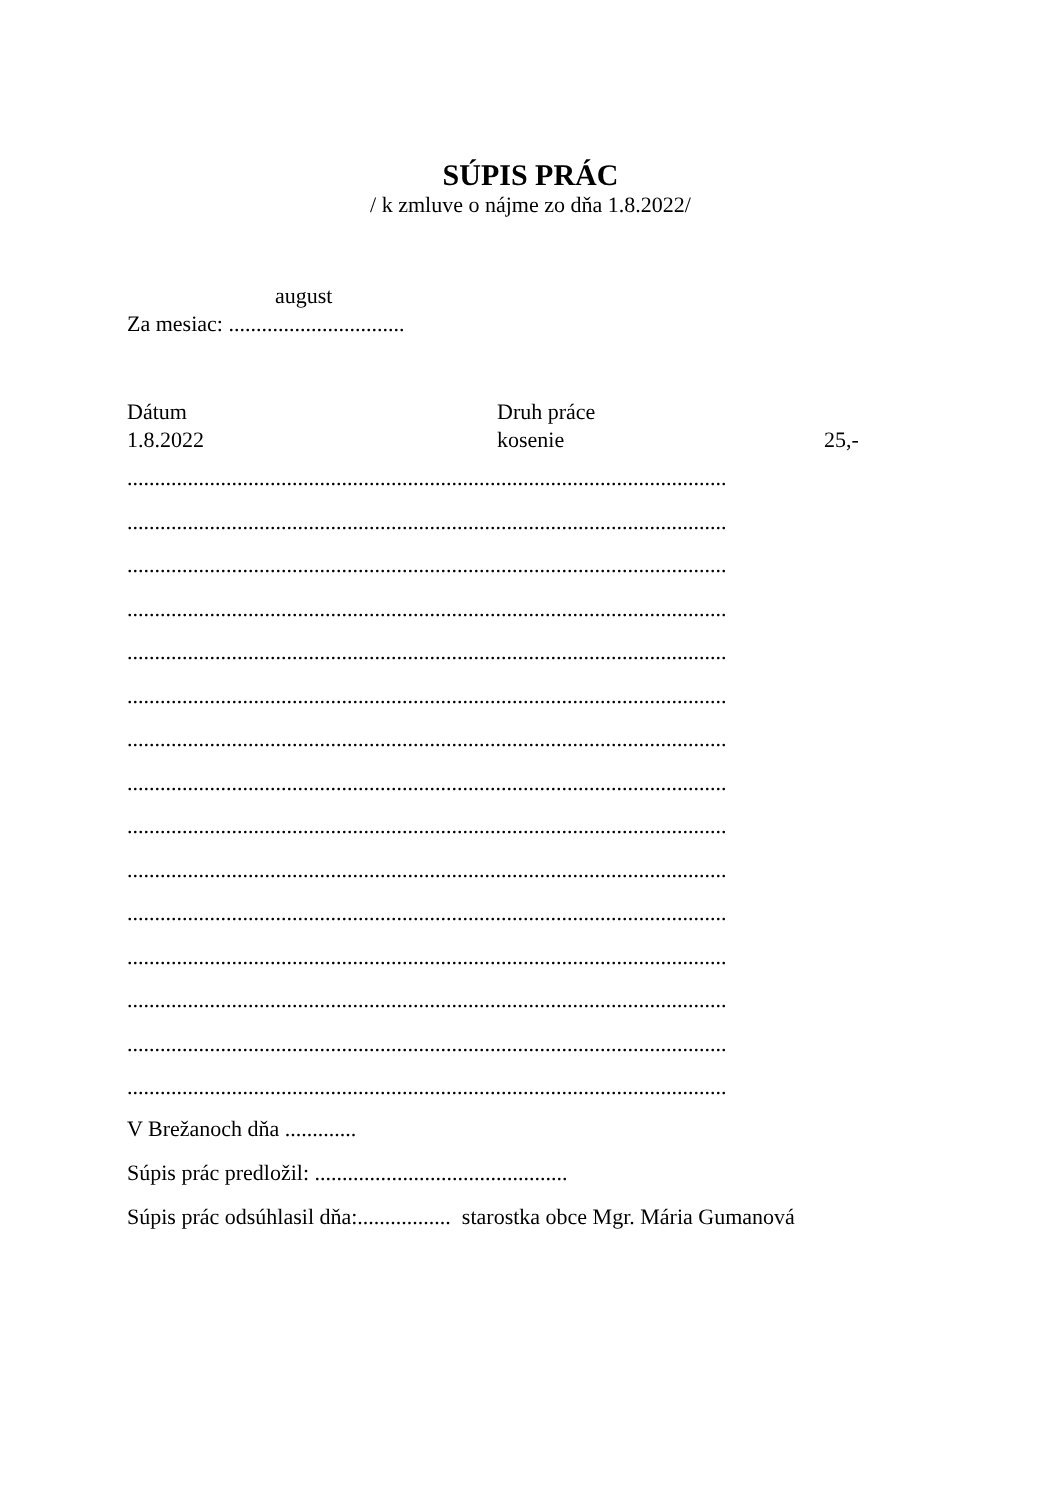SÚPIS PRÁC
/ k zmluve o nájme zo dňa 1.8.2022/
august
Za mesiac: ................................
Dátum Druh práce
1.8.2022 kosenie 25,-
.............................................................................................................
.............................................................................................................
.............................................................................................................
.............................................................................................................
.............................................................................................................
.............................................................................................................
.............................................................................................................
.............................................................................................................
.............................................................................................................
.............................................................................................................
.............................................................................................................
.............................................................................................................
.............................................................................................................
.............................................................................................................
.............................................................................................................
V Brežanoch dňa .............
Súpis prác predložil: ..............................................
Súpis prác odsúhlasil dňa:................. starostka obce Mgr. Mária Gumanová